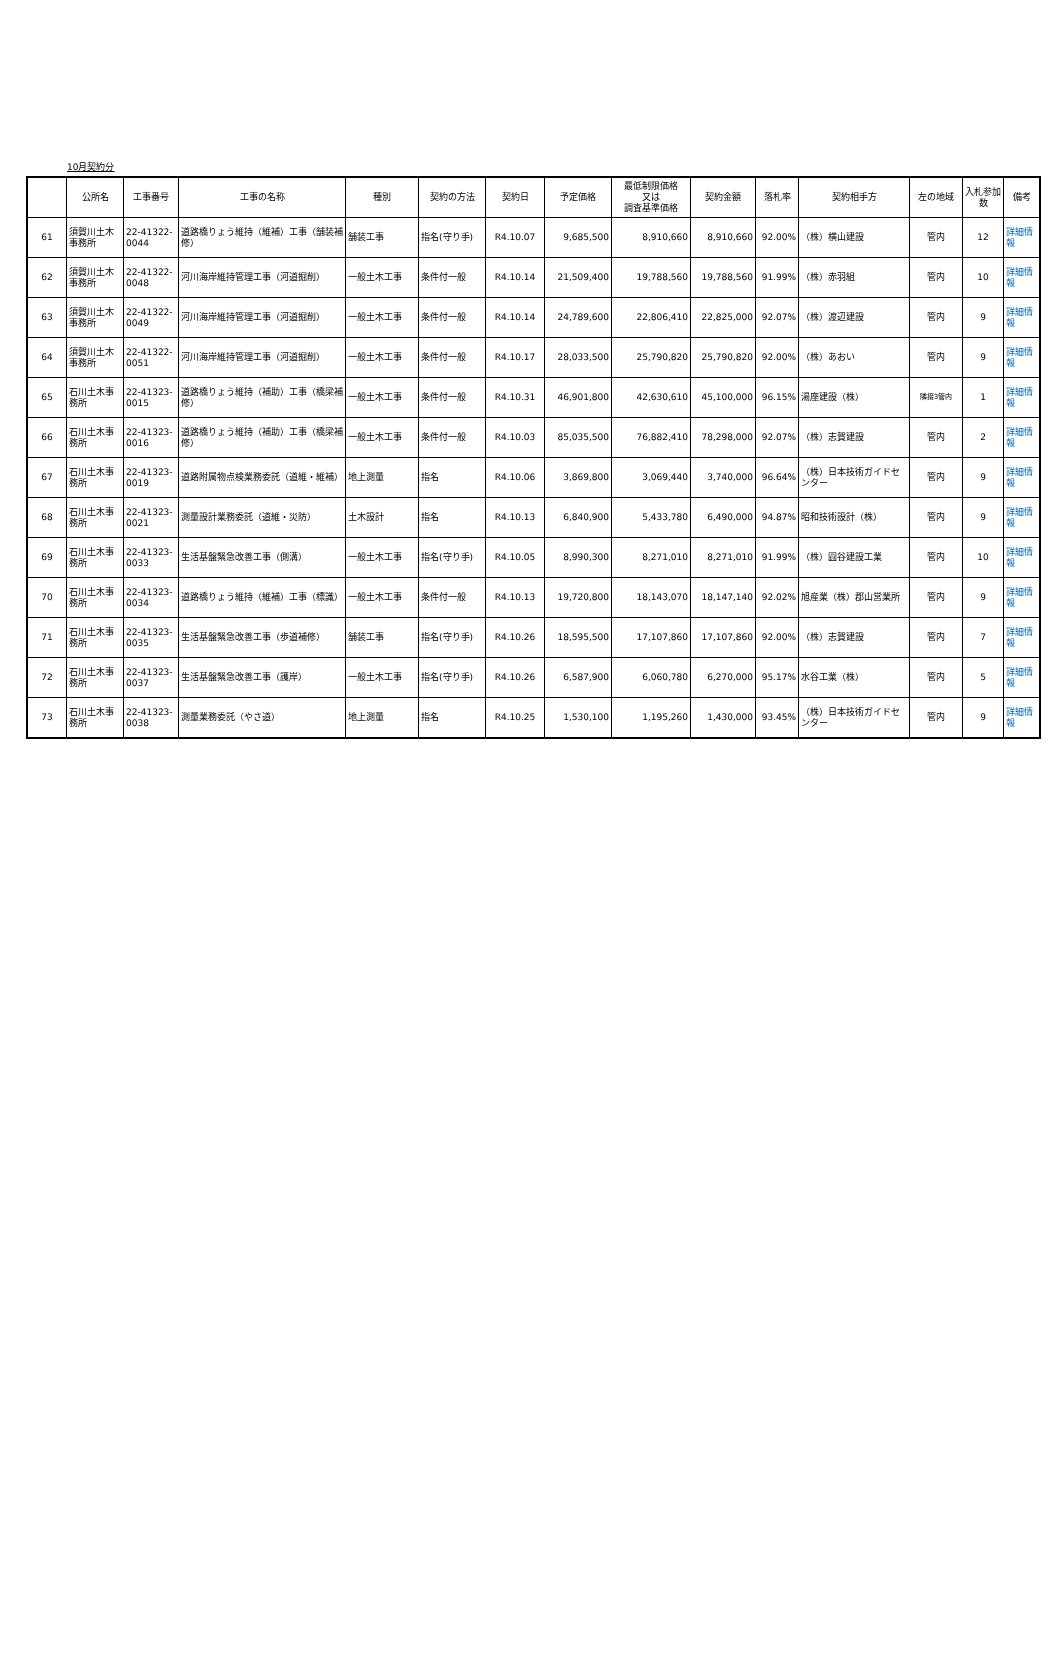10月契約分
| | 公所名 | 工事番号 | 工事の名称 | 種別 | 契約の方法 | 契約日 | 予定価格 | 最低制限価格 又は 調査基準価格 | 契約金額 | 落札率 | 契約相手方 | 左の地域 | 入札参加数 | 備考 |
| --- | --- | --- | --- | --- | --- | --- | --- | --- | --- | --- | --- | --- | --- | --- |
| 61 | 須賀川土木事務所 | 22-41322-0044 | 道路橋りょう維持（維補）工事（舗装補修） | 舗装工事 | 指名(守り手) | R4.10.07 | 9,685,500 | 8,910,660 | 8,910,660 | 92.00% | （株）横山建設 | 管内 | 12 | 詳細情報 |
| 62 | 須賀川土木事務所 | 22-41322-0048 | 河川海岸維持管理工事（河道掘削） | 一般土木工事 | 条件付一般 | R4.10.14 | 21,509,400 | 19,788,560 | 19,788,560 | 91.99% | （株）赤羽組 | 管内 | 10 | 詳細情報 |
| 63 | 須賀川土木事務所 | 22-41322-0049 | 河川海岸維持管理工事（河道掘削） | 一般土木工事 | 条件付一般 | R4.10.14 | 24,789,600 | 22,806,410 | 22,825,000 | 92.07% | （株）渡辺建設 | 管内 | 9 | 詳細情報 |
| 64 | 須賀川土木事務所 | 22-41322-0051 | 河川海岸維持管理工事（河道掘削） | 一般土木工事 | 条件付一般 | R4.10.17 | 28,033,500 | 25,790,820 | 25,790,820 | 92.00% | （株）あおい | 管内 | 9 | 詳細情報 |
| 65 | 石川土木事務所 | 22-41323-0015 | 道路橋りょう維持（補助）工事（橋梁補修） | 一般土木工事 | 条件付一般 | R4.10.31 | 46,901,800 | 42,630,610 | 45,100,000 | 96.15% | 湯座建設（株） | 隣接3管内 | 1 | 詳細情報 |
| 66 | 石川土木事務所 | 22-41323-0016 | 道路橋りょう維持（補助）工事（橋梁補修） | 一般土木工事 | 条件付一般 | R4.10.03 | 85,035,500 | 76,882,410 | 78,298,000 | 92.07% | （株）志賀建設 | 管内 | 2 | 詳細情報 |
| 67 | 石川土木事務所 | 22-41323-0019 | 道路附属物点検業務委託（道維・維補） | 地上測量 | 指名 | R4.10.06 | 3,869,800 | 3,069,440 | 3,740,000 | 96.64% | （株）日本技術ガイドセンター | 管内 | 9 | 詳細情報 |
| 68 | 石川土木事務所 | 22-41323-0021 | 測量設計業務委託（道維・災防） | 土木設計 | 指名 | R4.10.13 | 6,840,900 | 5,433,780 | 6,490,000 | 94.87% | 昭和技術設計（株） | 管内 | 9 | 詳細情報 |
| 69 | 石川土木事務所 | 22-41323-0033 | 生活基盤緊急改善工事（側溝） | 一般土木工事 | 指名(守り手) | R4.10.05 | 8,990,300 | 8,271,010 | 8,271,010 | 91.99% | （株）圓谷建設工業 | 管内 | 10 | 詳細情報 |
| 70 | 石川土木事務所 | 22-41323-0034 | 道路橋りょう維持（維補）工事（標識） | 一般土木工事 | 条件付一般 | R4.10.13 | 19,720,800 | 18,143,070 | 18,147,140 | 92.02% | 旭産業（株）郡山営業所 | 管内 | 9 | 詳細情報 |
| 71 | 石川土木事務所 | 22-41323-0035 | 生活基盤緊急改善工事（歩道補修） | 舗装工事 | 指名(守り手) | R4.10.26 | 18,595,500 | 17,107,860 | 17,107,860 | 92.00% | （株）志賀建設 | 管内 | 7 | 詳細情報 |
| 72 | 石川土木事務所 | 22-41323-0037 | 生活基盤緊急改善工事（護岸） | 一般土木工事 | 指名(守り手) | R4.10.26 | 6,587,900 | 6,060,780 | 6,270,000 | 95.17% | 水谷工業（株） | 管内 | 5 | 詳細情報 |
| 73 | 石川土木事務所 | 22-41323-0038 | 測量業務委託（やさ道） | 地上測量 | 指名 | R4.10.25 | 1,530,100 | 1,195,260 | 1,430,000 | 93.45% | （株）日本技術ガイドセンター | 管内 | 9 | 詳細情報 |